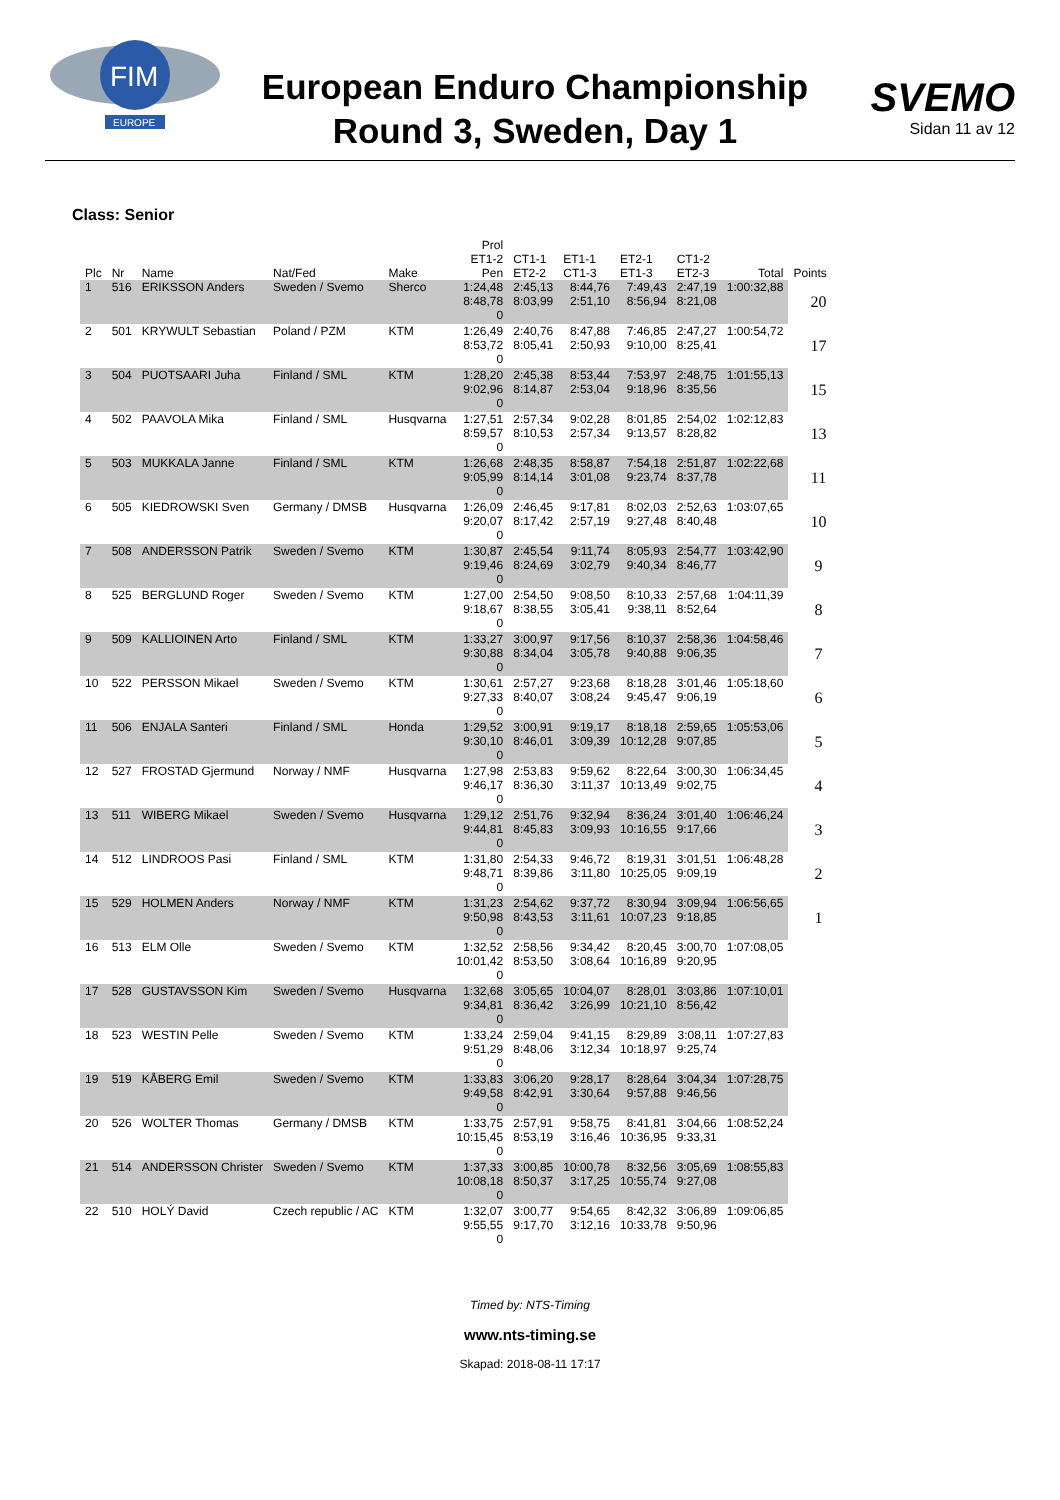FIM
EUROPE
European Enduro Championship
Round 3, Sweden, Day 1
SVEMO
Sidan 11 av 12
Class: Senior
| Plc | Nr | Name | Nat/Fed | Make | Prol ET1-2 Pen | CT1-1 ET2-2 | ET1-1 CT1-3 | ET2-1 ET1-3 | CT1-2 ET2-3 | Total | Points |
| --- | --- | --- | --- | --- | --- | --- | --- | --- | --- | --- | --- |
| 1 | 516 | ERIKSSON Anders | Sweden / Svemo | Sherco | 1:24,48 8:48,78 0 | 2:45,13 8:03,99 | 8:44,76 2:51,10 | 7:49,43 8:56,94 | 2:47,19 8:21,08 | 1:00:32,88 | 20 |
| 2 | 501 | KRYWULT Sebastian | Poland / PZM | KTM | 1:26,49 8:53,72 0 | 2:40,76 8:05,41 | 8:47,88 2:50,93 | 7:46,85 9:10,00 | 2:47,27 8:25,41 | 1:00:54,72 | 17 |
| 3 | 504 | PUOTSAARI Juha | Finland / SML | KTM | 1:28,20 9:02,96 0 | 2:45,38 8:14,87 | 8:53,44 2:53,04 | 7:53,97 9:18,96 | 2:48,75 8:35,56 | 1:01:55,13 | 15 |
| 4 | 502 | PAAVOLA Mika | Finland / SML | Husqvarna | 1:27,51 8:59,57 0 | 2:57,34 8:10,53 | 9:02,28 2:57,34 | 8:01,85 9:13,57 | 2:54,02 8:28,82 | 1:02:12,83 | 13 |
| 5 | 503 | MUKKALA Janne | Finland / SML | KTM | 1:26,68 9:05,99 0 | 2:48,35 8:14,14 | 8:58,87 3:01,08 | 7:54,18 9:23,74 | 2:51,87 8:37,78 | 1:02:22,68 | 11 |
| 6 | 505 | KIEDROWSKI Sven | Germany / DMSB | Husqvarna | 1:26,09 9:20,07 0 | 2:46,45 8:17,42 | 9:17,81 2:57,19 | 8:02,03 9:27,48 | 2:52,63 8:40,48 | 1:03:07,65 | 10 |
| 7 | 508 | ANDERSSON Patrik | Sweden / Svemo | KTM | 1:30,87 9:19,46 0 | 2:45,54 8:24,69 | 9:11,74 3:02,79 | 8:05,93 9:40,34 | 2:54,77 8:46,77 | 1:03:42,90 | 9 |
| 8 | 525 | BERGLUND Roger | Sweden / Svemo | KTM | 1:27,00 9:18,67 0 | 2:54,50 8:38,55 | 9:08,50 3:05,41 | 8:10,33 9:38,11 | 2:57,68 8:52,64 | 1:04:11,39 | 8 |
| 9 | 509 | KALLIOINEN Arto | Finland / SML | KTM | 1:33,27 9:30,88 0 | 3:00,97 8:34,04 | 9:17,56 3:05,78 | 8:10,37 9:40,88 | 2:58,36 9:06,35 | 1:04:58,46 | 7 |
| 10 | 522 | PERSSON Mikael | Sweden / Svemo | KTM | 1:30,61 9:27,33 0 | 2:57,27 8:40,07 | 9:23,68 3:08,24 | 8:18,28 9:45,47 | 3:01,46 9:06,19 | 1:05:18,60 | 6 |
| 11 | 506 | ENJALA Santeri | Finland / SML | Honda | 1:29,52 9:30,10 0 | 3:00,91 8:46,01 | 9:19,17 3:09,39 | 8:18,18 10:12,28 | 2:59,65 9:07,85 | 1:05:53,06 | 5 |
| 12 | 527 | FROSTAD Gjermund | Norway / NMF | Husqvarna | 1:27,98 9:46,17 0 | 2:53,83 8:36,30 | 9:59,62 3:11,37 | 8:22,64 10:13,49 | 3:00,30 9:02,75 | 1:06:34,45 | 4 |
| 13 | 511 | WIBERG Mikael | Sweden / Svemo | Husqvarna | 1:29,12 9:44,81 0 | 2:51,76 8:45,83 | 9:32,94 3:09,93 | 8:36,24 10:16,55 | 3:01,40 9:17,66 | 1:06:46,24 | 3 |
| 14 | 512 | LINDROOS Pasi | Finland / SML | KTM | 1:31,80 9:48,71 0 | 2:54,33 8:39,86 | 9:46,72 3:11,80 | 8:19,31 10:25,05 | 3:01,51 9:09,19 | 1:06:48,28 | 2 |
| 15 | 529 | HOLMEN Anders | Norway / NMF | KTM | 1:31,23 9:50,98 0 | 2:54,62 8:43,53 | 9:37,72 3:11,61 | 8:30,94 10:07,23 | 3:09,94 9:18,85 | 1:06:56,65 | 1 |
| 16 | 513 | ELM Olle | Sweden / Svemo | KTM | 1:32,52 10:01,42 0 | 2:58,56 8:53,50 | 9:34,42 3:08,64 | 8:20,45 10:16,89 | 3:00,70 9:20,95 | 1:07:08,05 | |
| 17 | 528 | GUSTAVSSON Kim | Sweden / Svemo | Husqvarna | 1:32,68 9:34,81 0 | 3:05,65 8:36,42 | 10:04,07 3:26,99 | 8:28,01 10:21,10 | 3:03,86 8:56,42 | 1:07:10,01 | |
| 18 | 523 | WESTIN Pelle | Sweden / Svemo | KTM | 1:33,24 9:51,29 0 | 2:59,04 8:48,06 | 9:41,15 3:12,34 | 8:29,89 10:18,97 | 3:08,11 9:25,74 | 1:07:27,83 | |
| 19 | 519 | KÅBERG Emil | Sweden / Svemo | KTM | 1:33,83 9:49,58 0 | 3:06,20 8:42,91 | 9:28,17 3:30,64 | 8:28,64 9:57,88 | 3:04,34 9:46,56 | 1:07:28,75 | |
| 20 | 526 | WOLTER Thomas | Germany / DMSB | KTM | 1:33,75 10:15,45 0 | 2:57,91 8:53,19 | 9:58,75 3:16,46 | 8:41,81 10:36,95 | 3:04,66 9:33,31 | 1:08:52,24 | |
| 21 | 514 | ANDERSSON Christer | Sweden / Svemo | KTM | 1:37,33 10:08,18 0 | 3:00,85 8:50,37 | 10:00,78 3:17,25 | 8:32,56 10:55,74 | 3:05,69 9:27,08 | 1:08:55,83 | |
| 22 | 510 | HOLÝ David | Czech republic / AC | KTM | 1:32,07 9:55,55 0 | 3:00,77 9:17,70 | 9:54,65 3:12,16 | 8:42,32 10:33,78 | 3:06,89 9:50,96 | 1:09:06,85 | |
Timed by: NTS-Timing
www.nts-timing.se
Skapad: 2018-08-11 17:17